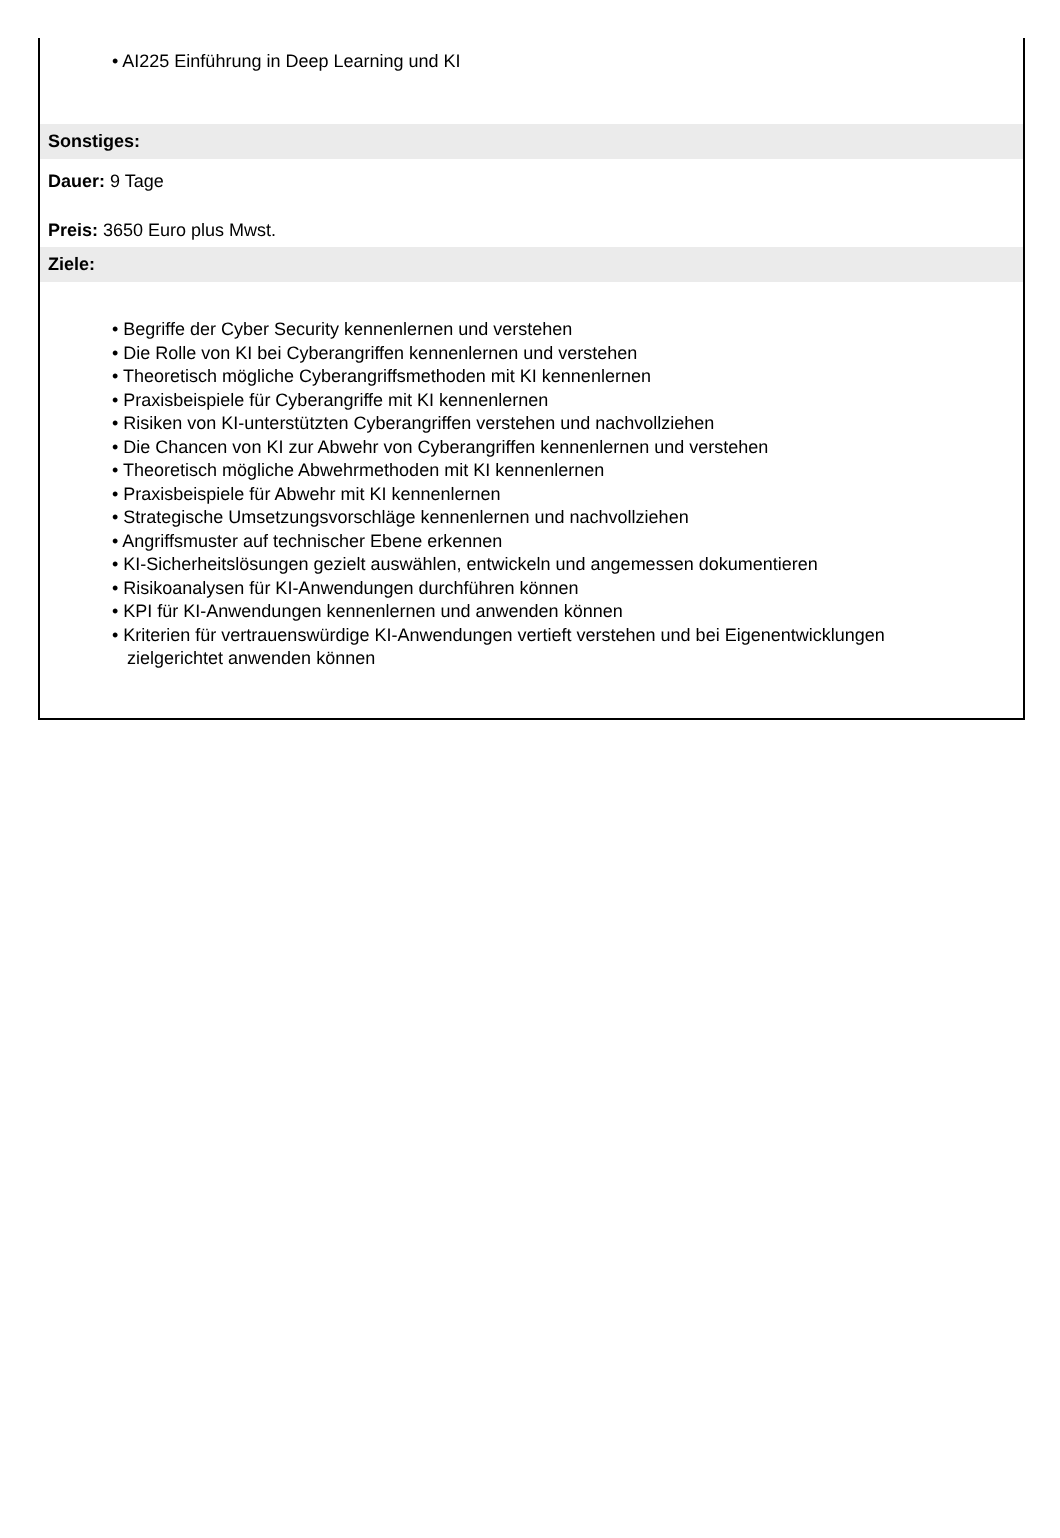• AI225 Einführung in Deep Learning und KI
Sonstiges:
Dauer: 9 Tage
Preis: 3650 Euro plus Mwst.
Ziele:
• Begriffe der Cyber Security kennenlernen und verstehen
• Die Rolle von KI bei Cyberangriffen kennenlernen und verstehen
• Theoretisch mögliche Cyberangriffsmethoden mit KI kennenlernen
• Praxisbeispiele für Cyberangriffe mit KI kennenlernen
• Risiken von KI-unterstützten Cyberangriffen verstehen und nachvollziehen
• Die Chancen von KI zur Abwehr von Cyberangriffen kennenlernen und verstehen
• Theoretisch mögliche Abwehrmethoden mit KI kennenlernen
• Praxisbeispiele für Abwehr mit KI kennenlernen
• Strategische Umsetzungsvorschläge kennenlernen und nachvollziehen
• Angriffsmuster auf technischer Ebene erkennen
• KI-Sicherheitslösungen gezielt auswählen, entwickeln und angemessen dokumentieren
• Risikoanalysen für KI-Anwendungen durchführen können
• KPI für KI-Anwendungen kennenlernen und anwenden können
• Kriterien für vertrauenswürdige KI-Anwendungen vertieft verstehen und bei Eigenentwicklungen
zielgerichtet anwenden können